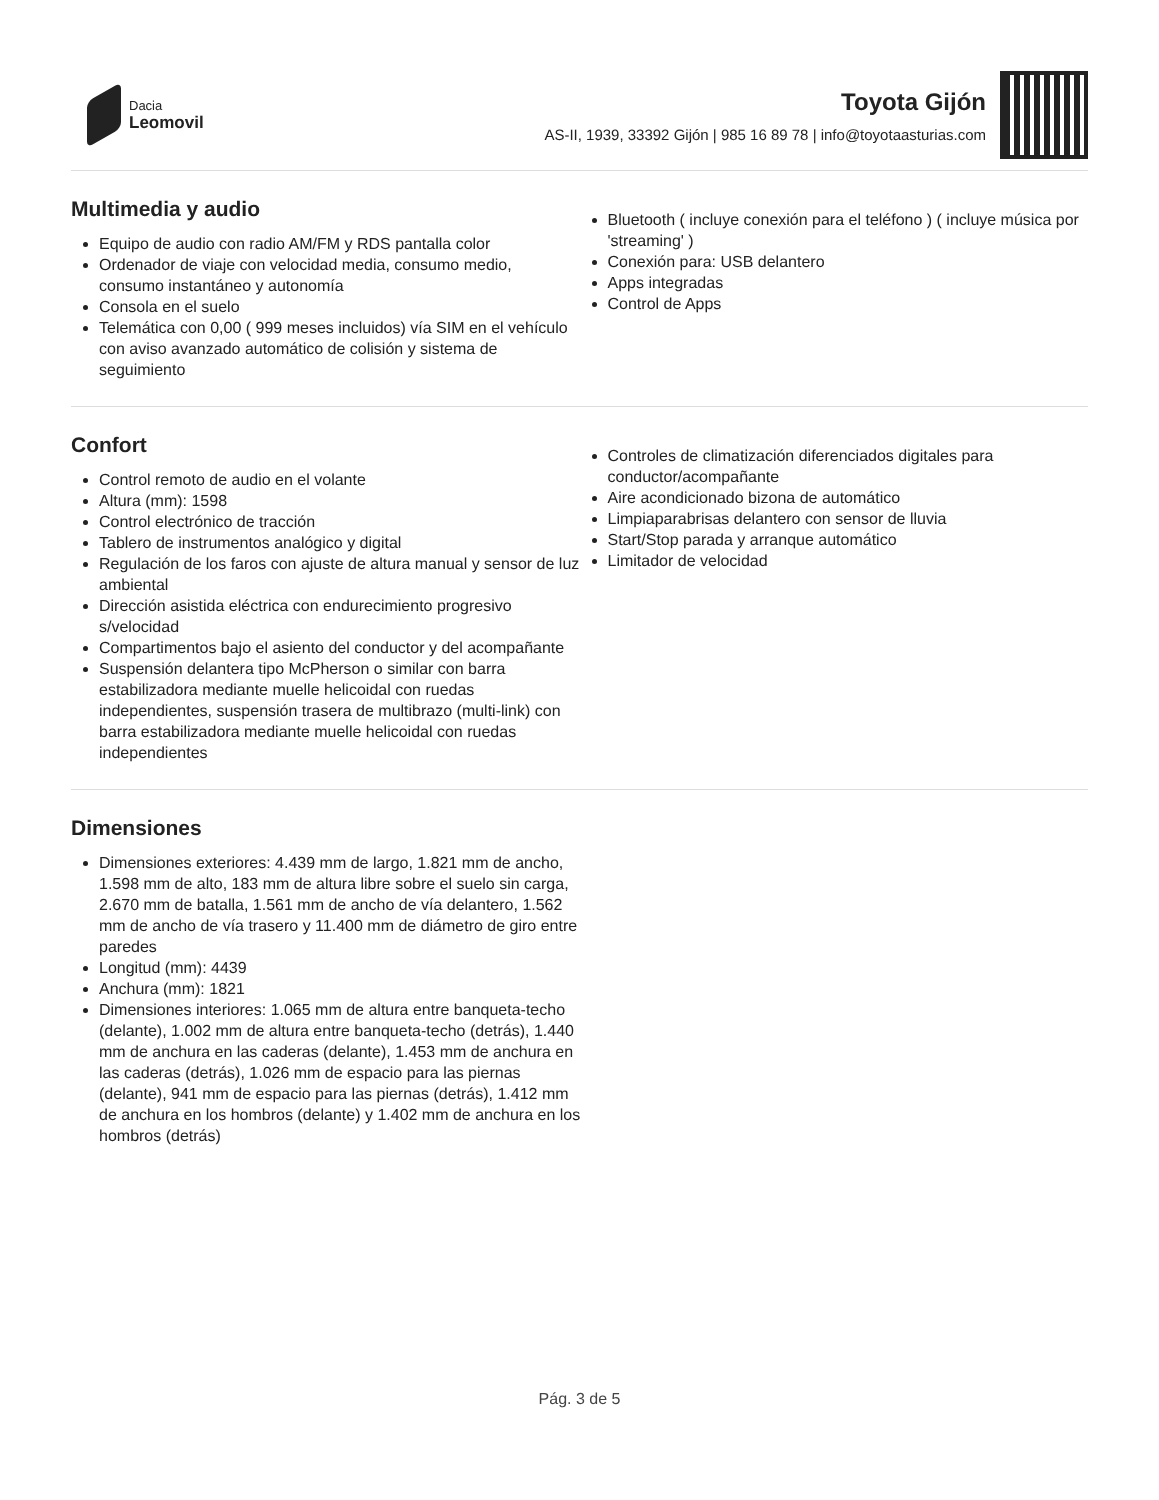Dacia
Leomovil
Toyota Gijón
AS-II, 1939, 33392 Gijón | 985 16 89 78 | info@toyotaasturias.com
Multimedia y audio
Equipo de audio con radio AM/FM y RDS pantalla color
Ordenador de viaje con velocidad media, consumo medio, consumo instantáneo y autonomía
Consola en el suelo
Telemática con 0,00 ( 999 meses incluidos) vía SIM en el vehículo con aviso avanzado automático de colisión y sistema de seguimiento
Bluetooth ( incluye conexión para el teléfono ) ( incluye música por 'streaming' )
Conexión para: USB delantero
Apps integradas
Control de Apps
Confort
Control remoto de audio en el volante
Altura (mm): 1598
Control electrónico de tracción
Tablero de instrumentos analógico y digital
Regulación de los faros con ajuste de altura manual y sensor de luz ambiental
Dirección asistida eléctrica con endurecimiento progresivo s/velocidad
Compartimentos bajo el asiento del conductor y del acompañante
Suspensión delantera tipo McPherson o similar con barra estabilizadora mediante muelle helicoidal con ruedas independientes, suspensión trasera de multibrazo (multi-link) con barra estabilizadora mediante muelle helicoidal con ruedas independientes
Controles de climatización diferenciados digitales para conductor/acompañante
Aire acondicionado bizona de automático
Limpiaparabrisas delantero con sensor de lluvia
Start/Stop parada y arranque automático
Limitador de velocidad
Dimensiones
Dimensiones exteriores: 4.439 mm de largo, 1.821 mm de ancho, 1.598 mm de alto, 183 mm de altura libre sobre el suelo sin carga, 2.670 mm de batalla, 1.561 mm de ancho de vía delantero, 1.562 mm de ancho de vía trasero y 11.400 mm de diámetro de giro entre paredes
Longitud (mm): 4439
Anchura (mm): 1821
Dimensiones interiores: 1.065 mm de altura entre banqueta-techo (delante), 1.002 mm de altura entre banqueta-techo (detrás), 1.440 mm de anchura en las caderas (delante), 1.453 mm de anchura en las caderas (detrás), 1.026 mm de espacio para las piernas (delante), 941 mm de espacio para las piernas (detrás), 1.412 mm de anchura en los hombros (delante) y 1.402 mm de anchura en los hombros (detrás)
Pág. 3 de 5